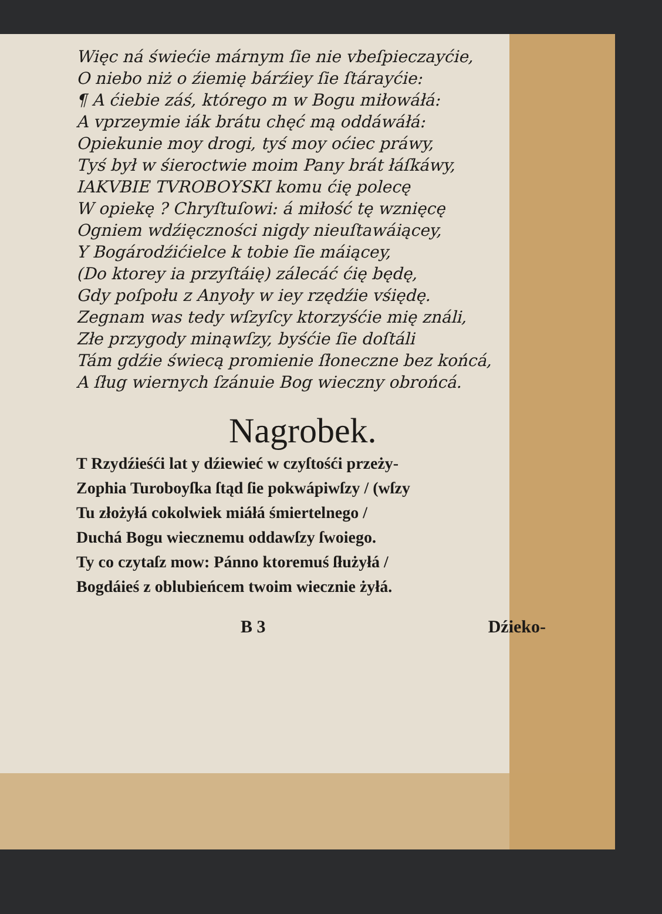Więc ná świećie márnym ſie nie vbeſpieczayćie,
O niebo niż o źiemię bárźiey ſie ſtárayćie:
¶ A ćiebie záś, którego m w Bogu miłowáłá:
A vprzeymie iák brátu chęć mą oddáwáłá:
Opiekunie moy drogi, tyś moy oćiec práwy,
Tyś był w śieroctwie moim Pany brát łáſkáwy,
IAKVBIE TVROBOYSKI komu ćię polecę
W opiekę ? Chryſtuſowi: á miłość tę wznięcę
Ogniem wdźięczności nigdy nieuſtawáiącey,
Y Bogárodźićielce k tobie ſie máiącey,
(Do ktorey ia przyſtáię) zálecáć ćię będę,
Gdy poſpołu z Anyoły w iey rzędźie vśiędę.
Zegnam was tedy wſzyſcy ktorzyśćie mię ználi,
Złe przygody minąwſzy, byśćie ſie doſtáli
Tám gdźie świecą promienie ſłoneczne bez końcá,
A ſług wiernych ſzánuie Bog wieczny obrońcá.
Nagrobek.
T Rzydźieśći lat y dźiewieć w czyſtośći przeży-
Zophia Turoboyſka ſtąd ſie pokwápiwſzy / (wſzy
Tu złożyłá cokolwiek miáłá śmiertelnego /
Duchá Bogu wiecznemu oddawſzy ſwoiego.
Ty co czytaſz mow: Pánno ktoremuś ſłużyłá /
Bogdáieś z oblubieńcem twoim wiecznie żyłá.
B 3 Dźieko-